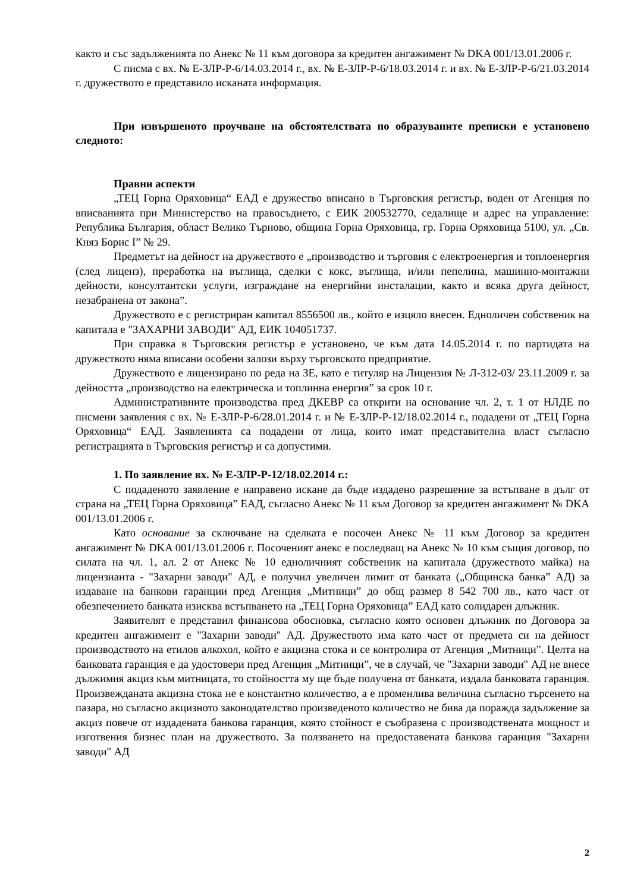както и със задълженията по Анекс № 11 към договора за кредитен ангажимент № DKA 001/13.01.2006 г.
С писма с вх. № Е-ЗЛР-Р-6/14.03.2014 г., вх. № Е-ЗЛР-Р-6/18.03.2014 г. и вх. № Е-ЗЛР-Р-6/21.03.2014 г. дружеството е представило исканата информация.
При извършеното проучване на обстоятелствата по образуваните преписки е установено следното:
Правни аспекти
„ТЕЦ Горна Оряховица“ ЕАД е дружество вписано в Търговския регистър, воден от Агенция по вписванията при Министерство на правосъдието, с ЕИК 200532770, седалище и адрес на управление: Република България, област Велико Търново, община Горна Оряховица, гр. Горна Оряховица 5100, ул. „Св. Княз Борис I” № 29.
Предметът на дейност на дружеството е „производство и търговия с електроенергия и топлоенергия (след лиценз), преработка на въглища, сделки с кокс, въглища, и/или пепелина, машинно-монтажни дейности, консултантски услуги, изграждане на енергийни инсталации, както и всяка друга дейност, незабранена от закона”.
Дружеството е с регистриран капитал 8556500 лв., който е изцяло внесен. Едноличен собственик на капитала е "ЗАХАРНИ ЗАВОДИ" АД, ЕИК 104051737.
При справка в Търговския регистър е установено, че към дата 14.05.2014 г. по партидата на дружеството няма вписани особени залози върху търговското предприятие.
Дружеството е лицензирано по реда на ЗЕ, като е титуляр на Лицензия № Л-312-03/ 23.11.2009 г. за дейността „производство на електрическа и топлинна енергия” за срок 10 г.
Административните производства пред ДКЕВР са открити на основание чл. 2, т. 1 от НЛДЕ по писмени заявления с вх. № Е-ЗЛР-Р-6/28.01.2014 г. и № Е-ЗЛР-Р-12/18.02.2014 г., подадени от „ТЕЦ Горна Оряховица“ ЕАД. Заявленията са подадени от лица, които имат представителна власт съгласно регистрацията в Търговския регистър и са допустими.
1. По заявление вх. № Е-ЗЛР-Р-12/18.02.2014 г.:
С подаденото заявление е направено искане да бъде издадено разрешение за встъпване в дълг от страна на „ТЕЦ Горна Оряховица” ЕАД, съгласно Анекс № 11 към Договор за кредитен ангажимент № DKA 001/13.01.2006 г.
Като основание за сключване на сделката е посочен Анекс № 11 към Договор за кредитен ангажимент № DKA 001/13.01.2006 г. Посоченият анекс е последващ на Анекс № 10 към същия договор, по силата на чл. 1, ал. 2 от Анекс № 10 едноличният собственик на капитала (дружеството майка) на лицензианта - "Захарни заводи" АД, е получил увеличен лимит от банката („Общинска банка” АД) за издаване на банкови гаранции пред Агенция „Митници” до общ размер 8 542 700 лв., като част от обезпечението банката изисква встъпването на „ТЕЦ Горна Оряховица” ЕАД като солидарен длъжник.
Заявителят е представил финансова обосновка, съгласно която основен длъжник по Договора за кредитен ангажимент е "Захарни заводи" АД. Дружеството има като част от предмета си на дейност производството на етилов алкохол, който е акцизна стока и се контролира от Агенция „Митници”. Целта на банковата гаранция е да удостовери пред Агенция „Митници”, че в случай, че "Захарни заводи" АД не внесе дължимия акциз към митницата, то стойността му ще бъде получена от банката, издала банковата гаранция. Произвежданата акцизна стока не е константно количество, а е променлива величина съгласно търсенето на пазара, но съгласно акцизното законодателство произведеното количество не бива да поражда задължение за акциз повече от издадената банкова гаранция, която стойност е съобразена с производствената мощност и изготвения бизнес план на дружеството. За ползването на предоставената банкова гаранция "Захарни заводи" АД
2